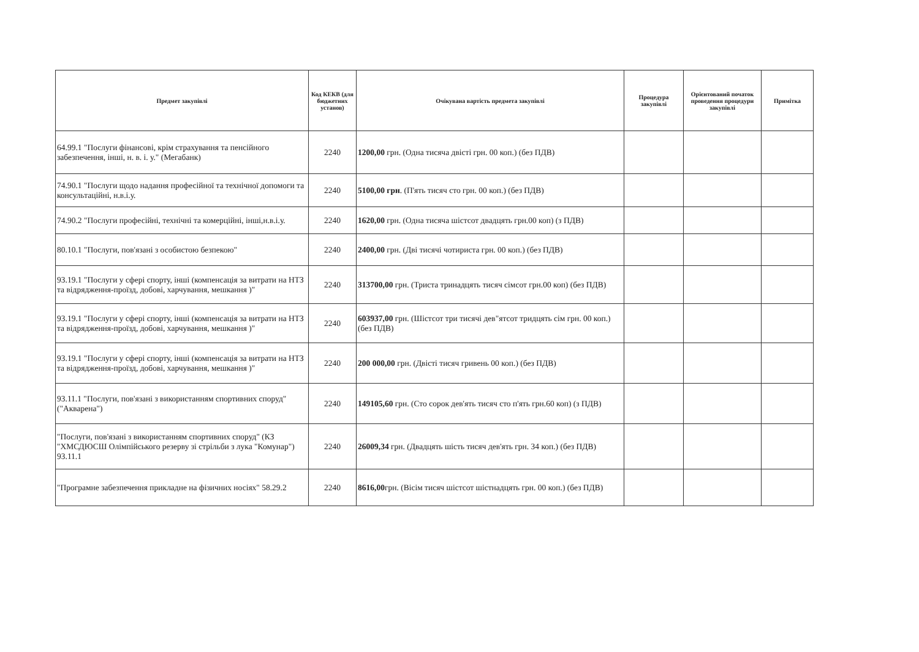| Предмет закупівлі | Код КЕКВ (для бюджетних установ) | Очікувана вартість предмета закупівлі | Процедура закупівлі | Орієнтований початок проведення процедури закупівлі | Примітка |
| --- | --- | --- | --- | --- | --- |
| 64.99.1 "Послуги фінансові, крім страхування та пенсійного забезпечення, інші, н. в. і. у." (Мегабанк) | 2240 | 1200,00 грн. (Одна тисяча двісті грн. 00 коп.) (без ПДВ) | | | |
| 74.90.1 "Послуги щодо надання професійної та технічної допомоги та консультаційні, н.в.і.у. | 2240 | 5100,00 грн . (П'ять тисяч сто грн. 00 коп.) (без ПДВ) | | | |
| 74.90.2 "Послуги професійні, технічні та комерційні, інші,н.в.і.у. | 2240 | 1620,00 грн. (Одна тисяча шістсот двадцять грн.00 коп) (з ПДВ) | | | |
| 80.10.1 "Послуги, пов'язані з особистою безпекою" | 2240 | 2400,00 грн. (Дві тисячі чотириста грн. 00 коп.) (без ПДВ) | | | |
| 93.19.1 "Послуги у сфері спорту, інші (компенсація за витрати на НТЗ та відрядження-проїзд, добові, харчування, мешкання )" | 2240 | 313700,00 грн. (Триста тринадцять тисяч сімсот грн.00 коп) (без ПДВ) | | | |
| 93.19.1 "Послуги у сфері спорту, інші (компенсація за витрати на НТЗ та відрядження-проїзд, добові, харчування, мешкання )" | 2240 | 603937,00 грн. (Шістсот три тисячі дев"ятсот тридцять сім грн. 00 коп.) (без ПДВ) | | | |
| 93.19.1 "Послуги у сфері спорту, інші (компенсація за витрати на НТЗ та відрядження-проїзд, добові, харчування, мешкання )" | 2240 | 200 000,00 грн. (Двісті тисяч гривень 00 коп.) (без ПДВ) | | | |
| 93.11.1 "Послуги, пов'язані з використанням спортивних споруд" ("Акварена") | 2240 | 149105,60 грн. (Сто сорок дев'ять тисяч сто п'ять грн.60 коп) (з ПДВ) | | | |
| "Послуги, пов'язані з використанням спортивних споруд" (КЗ "ХМСДЮСШ Олімпійського резерву зі стрільби з лука "Комунар") 93.11.1 | 2240 | 26009,34 грн. (Двадцять шість тисяч дев'ять грн. 34 коп.) (без ПДВ) | | | |
| "Програмне забезпечення прикладне на фізичних носіях" 58.29.2 | 2240 | 8616,00 грн. (Вісім тисяч шістсот шістнадцять грн. 00 коп.) (без ПДВ) | | | |